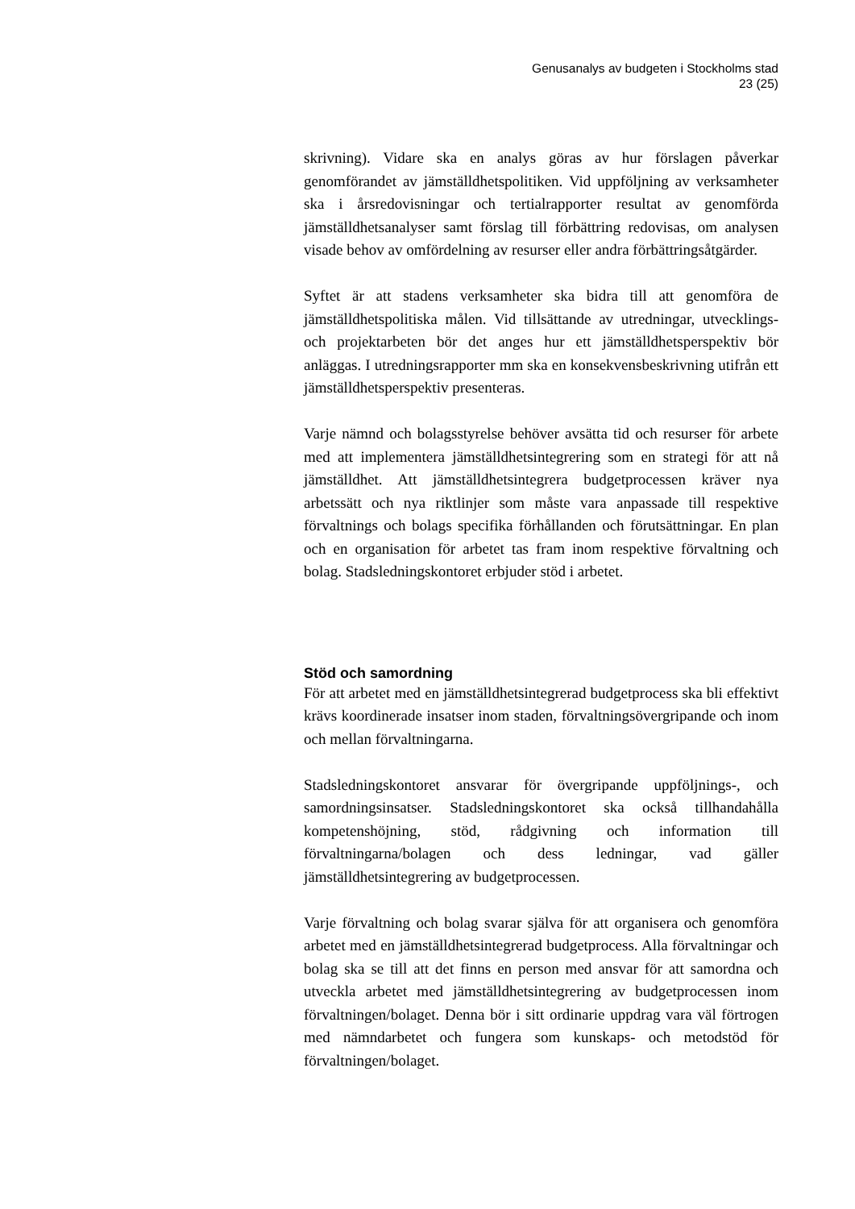Genusanalys av budgeten i Stockholms stad
23 (25)
skrivning). Vidare ska en analys göras av hur förslagen påverkar genomförandet av jämställdhetspolitiken. Vid uppföljning av verksamheter ska i årsredovisningar och tertialrapporter resultat av genomförda jämställdhetsanalyser samt förslag till förbättring redovisas, om analysen visade behov av omfördelning av resurser eller andra förbättringsåtgärder.
Syftet är att stadens verksamheter ska bidra till att genomföra de jämställdhetspolitiska målen. Vid tillsättande av utredningar, utvecklings- och projektarbeten bör det anges hur ett jämställdhetsperspektiv bör anläggas. I utredningsrapporter mm ska en konsekvensbeskrivning utifrån ett jämställdhetsperspektiv presenteras.
Varje nämnd och bolagsstyrelse behöver avsätta tid och resurser för arbete med att implementera jämställdhetsintegrering som en strategi för att nå jämställdhet. Att jämställdhetsintegrera budgetprocessen kräver nya arbetssätt och nya riktlinjer som måste vara anpassade till respektive förvaltnings och bolags specifika förhållanden och förutsättningar. En plan och en organisation för arbetet tas fram inom respektive förvaltning och bolag. Stadsledningskontoret erbjuder stöd i arbetet.
Stöd och samordning
För att arbetet med en jämställdhetsintegrerad budgetprocess ska bli effektivt krävs koordinerade insatser inom staden, förvaltningsövergripande och inom och mellan förvaltningarna.
Stadsledningskontoret ansvarar för övergripande uppföljnings-, och samordningsinsatser. Stadsledningskontoret ska också tillhandahålla kompetenshöjning, stöd, rådgivning och information till förvaltningarna/bolagen och dess ledningar, vad gäller jämställdhetsintegrering av budgetprocessen.
Varje förvaltning och bolag svarar själva för att organisera och genomföra arbetet med en jämställdhetsintegrerad budgetprocess. Alla förvaltningar och bolag ska se till att det finns en person med ansvar för att samordna och utveckla arbetet med jämställdhetsintegrering av budgetprocessen inom förvaltningen/bolaget. Denna bör i sitt ordinarie uppdrag vara väl förtrogen med nämndarbetet och fungera som kunskaps- och metodstöd för förvaltningen/bolaget.